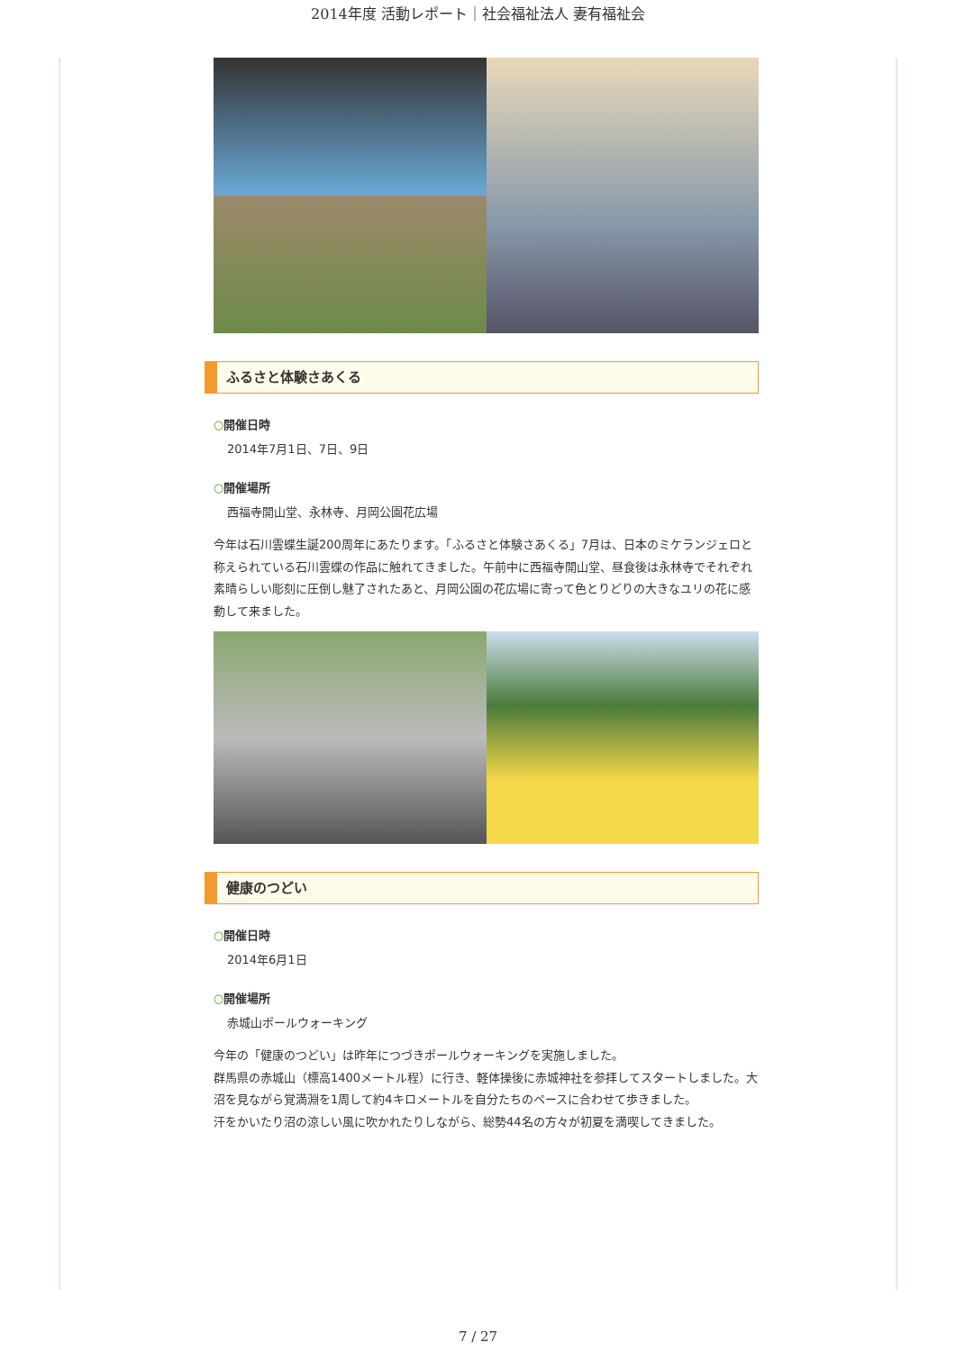2014年度 活動レポート｜社会福祉法人 妻有福祉会
ふるさと体験さあくる
○開催日時
2014年7月1日、7日、9日
○開催場所
西福寺開山堂、永林寺、月岡公園花広場
今年は石川雲蝶生誕200周年にあたります。「ふるさと体験さあくる」7月は、日本のミケランジェロと称えられている石川雲蝶の作品に触れてきました。午前中に西福寺開山堂、昼食後は永林寺でそれぞれ素晴らしい彫刻に圧倒し魅了されたあと、月岡公園の花広場に寄って色とりどりの大きなユリの花に感動して来ました。
健康のつどい
○開催日時
2014年6月1日
○開催場所
赤城山ポールウォーキング
今年の「健康のつどい」は昨年につづきポールウォーキングを実施しました。
群馬県の赤城山（標高1400メートル程）に行き、軽体操後に赤城神社を参拝してスタートしました。大沼を見ながら覚満淵を1周して約4キロメートルを自分たちのペースに合わせて歩きました。
汗をかいたり沼の涼しい風に吹かれたりしながら、総勢44名の方々が初夏を満喫してきました。
7 / 27